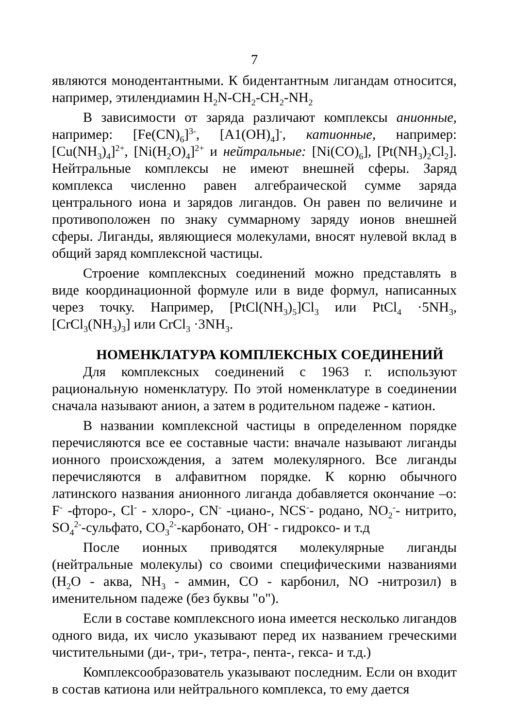7
являются монодентантными. К бидентантным лигандам относится, например, этилендиамин H<sub>2</sub>N-CH<sub>2</sub>-CH<sub>2</sub>-NH<sub>2</sub>
В зависимости от заряда различают комплексы анионные, например: [Fe(CN)<sub>6</sub>]<sup>3-</sup>, [A1(OH)<sub>4</sub>]<sup>-</sup>, катионные, например: [Cu(NH<sub>3</sub>)<sub>4</sub>]<sup>2+</sup>, [Ni(H<sub>2</sub>O)<sub>4</sub>]<sup>2+</sup> и нейтральные: [Ni(CO)<sub>6</sub>], [Pt(NH<sub>3</sub>)<sub>2</sub>Cl<sub>2</sub>]. Нейтральные комплексы не имеют внешней сферы. Заряд комплекса численно равен алгебраической сумме заряда центрального иона и зарядов лигандов. Он равен по величине и противоположен по знаку суммарному заряду ионов внешней сферы. Лиганды, являющиеся молекулами, вносят нулевой вклад в общий заряд комплексной частицы.
Строение комплексных соединений можно представлять в виде координационной формуле или в виде формул, написанных через точку. Например, [PtCl(NH<sub>3</sub>)<sub>5</sub>]Cl<sub>3</sub> или PtCl<sub>4</sub> ·5NH<sub>3</sub>, [CrCl<sub>3</sub>(NH<sub>3</sub>)<sub>3</sub>] или CrCl<sub>3</sub> ·3NH<sub>3</sub>.
НОМЕНКЛАТУРА КОМПЛЕКСНЫХ СОЕДИНЕНИЙ
Для комплексных соединений с 1963 г. используют рациональную номенклатуру. По этой номенклатуре в соединении сначала называют анион, а затем в родительном падеже - катион.
В названии комплексной частицы в определенном порядке перечисляются все ее составные части: вначале называют лиганды ионного происхождения, а затем молекулярного. Все лиганды перечисляются в алфавитном порядке. К корню обычного латинского названия анионного лиганда добавляется окончание –о: F<sup>-</sup> -фторо-, Cl<sup>-</sup> - хлоро-, CN<sup>-</sup> -циано-, NCS<sup>-</sup>- родано, NO<sub>2</sub><sup>-</sup>- нитрито, SO<sub>4</sub><sup>2-</sup>-сульфато, CO<sub>3</sub><sup>2-</sup>-карбонато, OH<sup>-</sup> - гидроксо- и т.д
После ионных приводятся молекулярные лиганды (нейтральные молекулы) со своими специфическими названиями (H<sub>2</sub>O - аква, NH<sub>3</sub> - аммин, CO - карбонил, NO -нитрозил) в именительном падеже (без буквы "о").
Если в составе комплексного иона имеется несколько лигандов одного вида, их число указывают перед их названием греческими чистительными (ди-, три-, тетра-, пента-, гекса- и т.д.)
Комплексообразователь указывают последним. Если он входит в состав катиона или нейтрального комплекса, то ему дается